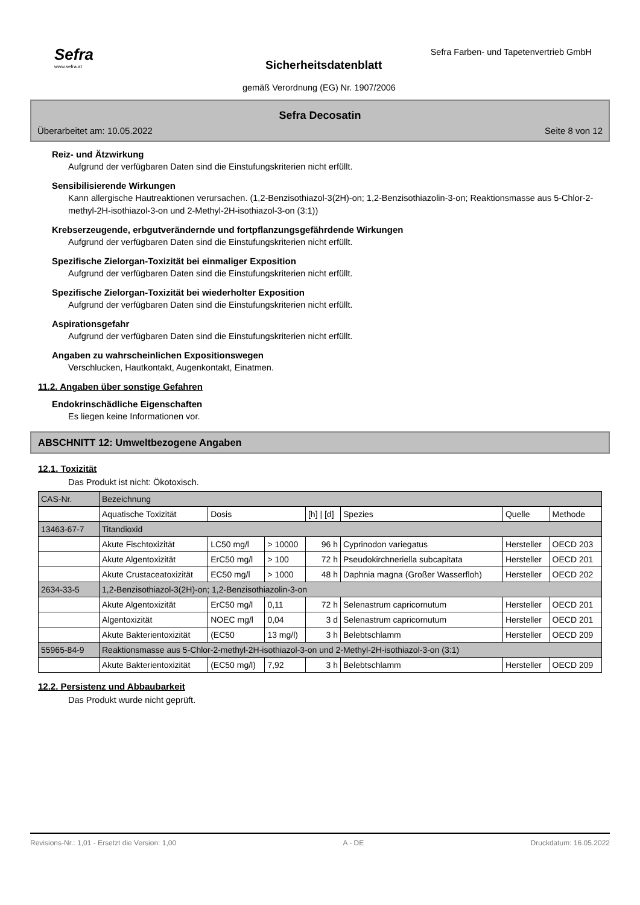Sefra
www.sefra.at
Sefra Farben- und Tapetenvertrieb GmbH
Sicherheitsdatenblatt
gemäß Verordnung (EG) Nr. 1907/2006
Sefra Decosatin
Überarbeitet am: 10.05.2022 Seite 8 von 12
Reiz- und Ätzwirkung
Aufgrund der verfügbaren Daten sind die Einstufungskriterien nicht erfüllt.
Sensibilisierende Wirkungen
Kann allergische Hautreaktionen verursachen. (1,2-Benzisothiazol-3(2H)-on; 1,2-Benzisothiazolin-3-on; Reaktionsmasse aus 5-Chlor-2-methyl-2H-isothiazol-3-on und 2-Methyl-2H-isothiazol-3-on (3:1))
Krebserzeugende, erbgutverändernde und fortpflanzungsgefährdende Wirkungen
Aufgrund der verfügbaren Daten sind die Einstufungskriterien nicht erfüllt.
Spezifische Zielorgan-Toxizität bei einmaliger Exposition
Aufgrund der verfügbaren Daten sind die Einstufungskriterien nicht erfüllt.
Spezifische Zielorgan-Toxizität bei wiederholter Exposition
Aufgrund der verfügbaren Daten sind die Einstufungskriterien nicht erfüllt.
Aspirationsgefahr
Aufgrund der verfügbaren Daten sind die Einstufungskriterien nicht erfüllt.
Angaben zu wahrscheinlichen Expositionswegen
Verschlucken, Hautkontakt, Augenkontakt, Einatmen.
11.2. Angaben über sonstige Gefahren
Endokrinschädliche Eigenschaften
Es liegen keine Informationen vor.
ABSCHNITT 12: Umweltbezogene Angaben
12.1. Toxizität
Das Produkt ist nicht: Ökotoxisch.
| CAS-Nr. | Bezeichnung | | | | | | |
| | Aquatische Toxizität | Dosis | | [h] / [d] | Spezies | Quelle | Methode |
| 13463-67-7 | Titandioxid | | | | | | |
| | Akute Fischtoxizität | LC50 mg/l | > 10000 | 96 h | Cyprinodon variegatus | Hersteller | OECD 203 |
| | Akute Algentoxizität | ErC50 mg/l | > 100 | 72 h | Pseudokirchneriella subcapitata | Hersteller | OECD 201 |
| | Akute Crustaceatoxizität | EC50 mg/l | > 1000 | 48 h | Daphnia magna (Großer Wasserfloh) | Hersteller | OECD 202 |
| 2634-33-5 | 1,2-Benzisothiazol-3(2H)-on; 1,2-Benzisothiazolin-3-on | | | | | | |
| | Akute Algentoxizität | ErC50 mg/l | 0,11 | 72 h | Selenastrum capricornutum | Hersteller | OECD 201 |
| | Algentoxizität | NOEC mg/l | 0,04 | 3 d | Selenastrum capricornutum | Hersteller | OECD 201 |
| | Akute Bakterientoxizität | (EC50 | 13 mg/l) | 3 h | Belebtschlamm | Hersteller | OECD 209 |
| 55965-84-9 | Reaktionsmasse aus 5-Chlor-2-methyl-2H-isothiazol-3-on und 2-Methyl-2H-isothiazol-3-on (3:1) | | | | | | |
| | Akute Bakterientoxizität | (EC50 mg/l) | 7,92 | 3 h | Belebtschlamm | Hersteller | OECD 209 |
12.2. Persistenz und Abbaubarkeit
Das Produkt wurde nicht geprüft.
Revisions-Nr.: 1,01 - Ersetzt die Version: 1,00 A - DE Druckdatum: 16.05.2022